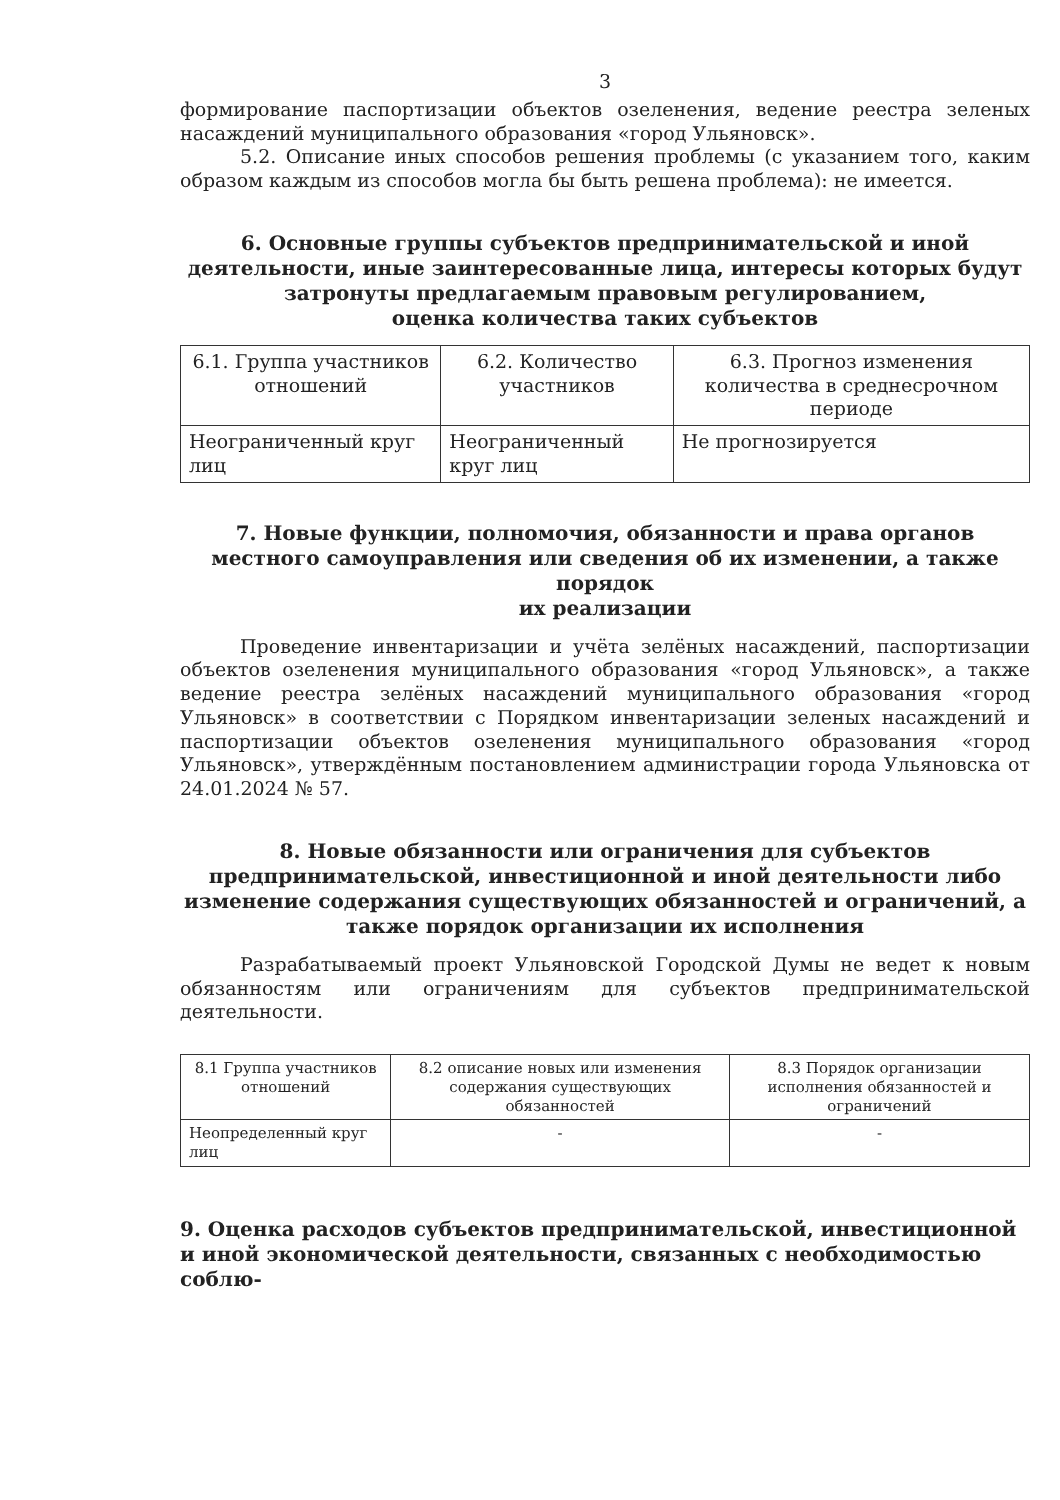3
формирование паспортизации объектов озеленения, ведение реестра зеленых насаждений муниципального образования «город Ульяновск».
5.2. Описание иных способов решения проблемы (с указанием того, каким образом каждым из способов могла бы быть решена проблема): не имеется.
6. Основные группы субъектов предпринимательской и иной деятельности, иные заинтересованные лица, интересы которых будут затронуты предлагаемым правовым регулированием,
оценка количества таких субъектов
| 6.1. Группа участников отношений | 6.2. Количество участников | 6.3. Прогноз изменения количества в среднесрочном периоде |
| Неограниченный круг лиц | Неограниченный круг лиц | Не прогнозируется |
7. Новые функции, полномочия, обязанности и права органов местного самоуправления или сведения об их изменении, а также порядок
их реализации
Проведение инвентаризации и учёта зелёных насаждений, паспортизации объектов озеленения муниципального образования «город Ульяновск», а также ведение реестра зелёных насаждений муниципального образования «город Ульяновск» в соответствии с Порядком инвентаризации зеленых насаждений и паспортизации объектов озеленения муниципального образования «город Ульяновск», утверждённым постановлением администрации города Ульяновска от 24.01.2024 № 57.
8. Новые обязанности или ограничения для субъектов предпринимательской, инвестиционной и иной деятельности либо изменение содержания существующих обязанностей и ограничений, а также порядок организации их исполнения
Разрабатываемый проект Ульяновской Городской Думы не ведет к новым обязанностям или ограничениям для субъектов предпринимательской деятельности.
| 8.1 Группа участников отношений | 8.2 описание новых или изменения содержания существующих обязанностей | 8.3 Порядок организации исполнения обязанностей и ограничений |
| Неопределенный круг лиц | - | - |
9. Оценка расходов субъектов предпринимательской, инвестиционной и иной экономической деятельности, связанных с необходимостью соблю-